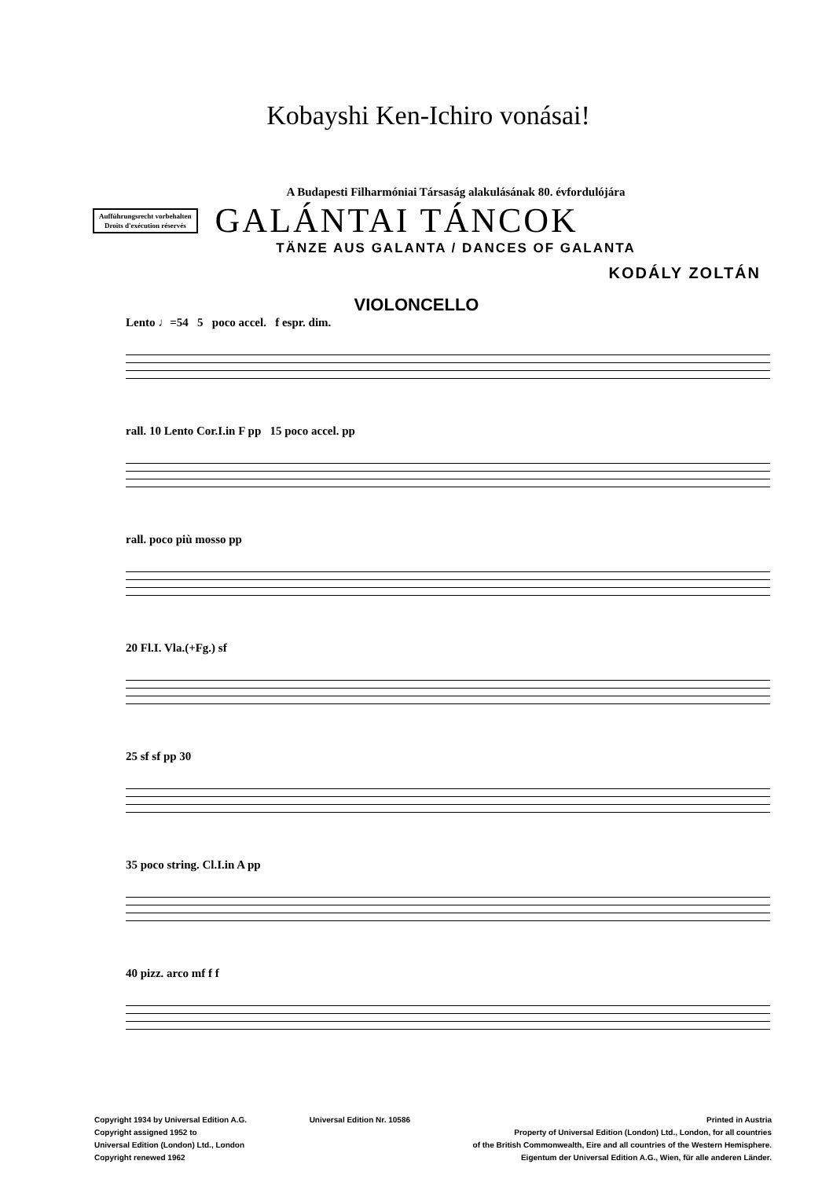Kobayshi Ken-Ichiro vonásai!
A Budapesti Filharmóniai Társaság alakulásának 80. évfordulójára
Aufführungsrecht vorbehalten
Droits d'exécution réservés
GALÁNTAI TÁNCOK
TÄNZE AUS GALANTA / DANCES OF GALANTA
KODÁLY ZOLTÁN
VIOLONCELLO
Lento ♩=54 5 poco accel. f espr. dim.
rall. 10 Lento Cor.I.in F pp 15 poco accel. pp
rall. poco più mosso pp
20 Fl.I. Vla.(+Fg.) sf
25 sf sf pp 30
35 poco string. Cl.I.in A pp
40 pizz. arco mf f f
Copyright 1934 by Universal Edition A.G.
Copyright assigned 1952 to
Universal Edition (London) Ltd., London
Copyright renewed 1962
Universal Edition Nr. 10586 Printed in Austria
Property of Universal Edition (London) Ltd., London, for all countries
of the British Commonwealth, Eire and all countries of the Western Hemisphere.
Eigentum der Universal Edition A.G., Wien, für alle anderen Länder.